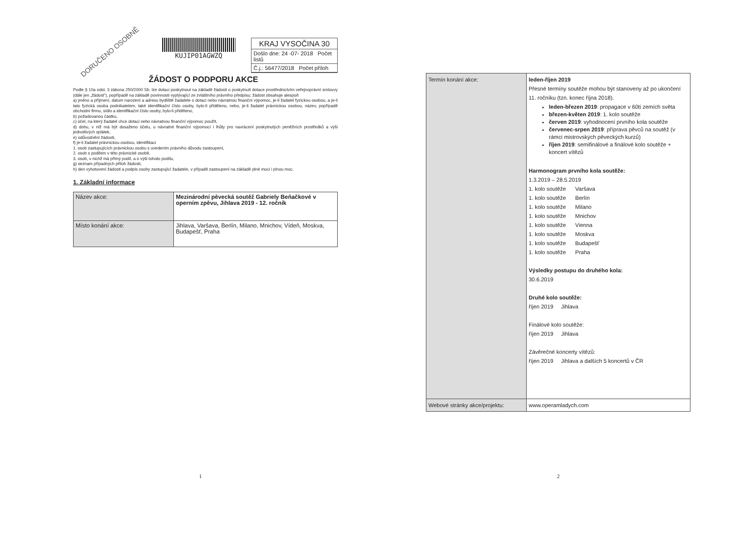DORUČENO OSOBNĚ
KUJIP01AGWZQ
KRAJ VYSOČINA 30
Došlo dne: 24 -07- 2018 Počet listů
Č.j.: 56477/2018 Počet příloh
ŽÁDOST O PODPORU AKCE
Podle § 10a odst. 3 zákona 250/2000 Sb. lze dotaci poskytnout na základě žádosti o poskytnutí dotace prostřednictvím veřejnoprávní smlouvy (dále jen „žádost"), popřípadě na základě povinnosti vyplývající ze zvláštního právního předpisu; žádost obsahuje alespoň
a) jméno a příjmení, datum narození a adresu bydliště žadatele o dotaci nebo návratnou finanční výpomoc, je-li žadatel fyzickou osobou, a je-li tato fyzická osoba podnikatelem, také identifikační číslo osoby, bylo-li přiděleno, nebo, je-li žadatel právnickou osobou, název, popřípadě obchodní firmu, sídlo a identifikační číslo osoby, bylo-li přiděleno,
b) požadovanou částku,
c) účel, na který žadatel chce dotaci nebo návratnou finanční výpomoc použít,
d) dobu, v níž má být dosaženo účelu, u návratné finanční výpomoci i lhůty pro navrácení poskytnutých peněžních prostředků a výši jednotlivých splátek,
e) odůvodnění žádosti,
f) je-li žadatel právnickou osobou, identifikaci
1. osob zastupujících právnickou osobu s uvedením právního důvodu zastoupení,
2. osob s podílem v této právnické osobě,
3. osob, v nichž má přímý podíl, a o výši tohoto podílu,
g) seznam případných příloh žádosti,
h) den vyhotovení žádosti a podpis osoby zastupující žadatele, v případě zastoupení na základě plné moci i plnou moc.
1. Základní informace
| Název akce: | Mezinárodní pěvecká soutěž Gabriely Beňačkové v operním zpěvu, Jihlava 2019 - 12. ročník |
| Místo konání akce: | Jihlava, Varšava, Berlín, Milano, Mnichov, Vídeň, Moskva, Budapešť, Praha |
1
| Termín konání akce: | leden-říjen 2019 Přesné termíny soutěže mohou být stanoveny až po ukončení 11. ročníku (tzn. konec října 2018). leden-březen 2019 : propagace v 60ti zemích světa březen-květen 2019 : 1. kolo soutěže červen 2019 : vyhodnocení prvního kola soutěže červenec-srpen 2019 : příprava pěvců na soutěž (v rámci mistrovských pěveckých kurzů) říjen 2019 : semifinálové a finálové kolo soutěže + koncert vítězů Harmonogram prvního kola soutěže: 1.3.2019 – 28.5.2019 1. kolo soutěže Varšava 1. kolo soutěže Berlín 1. kolo soutěže Milano 1. kolo soutěže Mnichov 1. kolo soutěže Vienna 1. kolo soutěže Moskva 1. kolo soutěže Budapešť 1. kolo soutěže Praha Výsledky postupu do druhého kola: 30.6.2019 Druhé kolo soutěže: říjen 2019 Jihlava Finálové kolo soutěže: říjen 2019 Jihlava Závěrečné koncerty vítězů: říjen 2019 Jihlava a dalších 5 koncertů v ČR |
| Webové stránky akce/projektu: | www.operamladych.com |
2